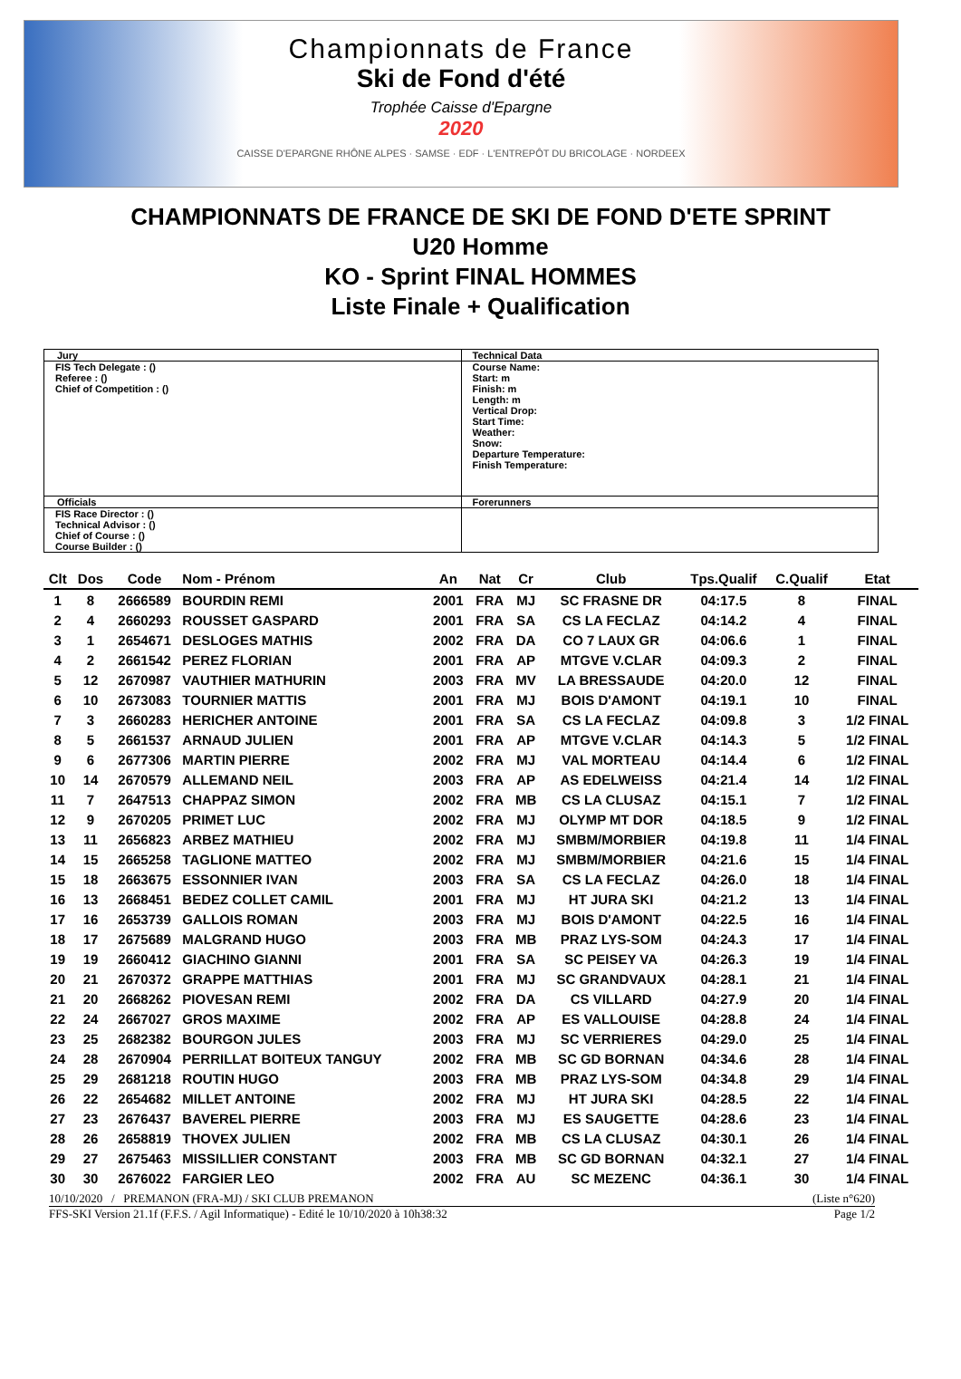Championnats de France
Ski de Fond d'été
Trophée Caisse d'Epargne
2020
CAISSE D'EPARGNE RHÔNE ALPES · SAMSE · EDF · L'ENTREPÔT DU BRICOLAGE · NORDEEX
CHAMPIONNATS DE FRANCE DE SKI DE FOND D'ETE SPRINT
U20 Homme
KO - Sprint FINAL HOMMES
Liste Finale + Qualification
| Jury | Technical Data |
| FIS Tech Delegate : () Referee : () Chief of Competition : () | Course Name: Start: m Finish: m Length: m Vertical Drop: Start Time: Weather: Snow: Departure Temperature: Finish Temperature: |
| Officials | Forerunners |
| FIS Race Director : () Technical Advisor : () Chief of Course : () Course Builder : () | |
| Clt | Dos | Code | Nom - Prénom | An | Nat | Cr | Club | Tps.Qualif | C.Qualif | Etat |
| --- | --- | --- | --- | --- | --- | --- | --- | --- | --- | --- |
| 1 | 8 | 2666589 | BOURDIN REMI | 2001 | FRA | MJ | SC FRASNE DR | 04:17.5 | 8 | FINAL |
| 2 | 4 | 2660293 | ROUSSET GASPARD | 2001 | FRA | SA | CS LA FECLAZ | 04:14.2 | 4 | FINAL |
| 3 | 1 | 2654671 | DESLOGES MATHIS | 2002 | FRA | DA | CO 7 LAUX GR | 04:06.6 | 1 | FINAL |
| 4 | 2 | 2661542 | PEREZ FLORIAN | 2001 | FRA | AP | MTGVE V.CLAR | 04:09.3 | 2 | FINAL |
| 5 | 12 | 2670987 | VAUTHIER MATHURIN | 2003 | FRA | MV | LA BRESSAUDE | 04:20.0 | 12 | FINAL |
| 6 | 10 | 2673083 | TOURNIER MATTIS | 2001 | FRA | MJ | BOIS D'AMONT | 04:19.1 | 10 | FINAL |
| 7 | 3 | 2660283 | HERICHER ANTOINE | 2001 | FRA | SA | CS LA FECLAZ | 04:09.8 | 3 | 1/2 FINAL |
| 8 | 5 | 2661537 | ARNAUD JULIEN | 2001 | FRA | AP | MTGVE V.CLAR | 04:14.3 | 5 | 1/2 FINAL |
| 9 | 6 | 2677306 | MARTIN PIERRE | 2002 | FRA | MJ | VAL MORTEAU | 04:14.4 | 6 | 1/2 FINAL |
| 10 | 14 | 2670579 | ALLEMAND NEIL | 2003 | FRA | AP | AS EDELWEISS | 04:21.4 | 14 | 1/2 FINAL |
| 11 | 7 | 2647513 | CHAPPAZ SIMON | 2002 | FRA | MB | CS LA CLUSAZ | 04:15.1 | 7 | 1/2 FINAL |
| 12 | 9 | 2670205 | PRIMET LUC | 2002 | FRA | MJ | OLYMP MT DOR | 04:18.5 | 9 | 1/2 FINAL |
| 13 | 11 | 2656823 | ARBEZ MATHIEU | 2002 | FRA | MJ | SMBM/MORBIER | 04:19.8 | 11 | 1/4 FINAL |
| 14 | 15 | 2665258 | TAGLIONE MATTEO | 2002 | FRA | MJ | SMBM/MORBIER | 04:21.6 | 15 | 1/4 FINAL |
| 15 | 18 | 2663675 | ESSONNIER IVAN | 2003 | FRA | SA | CS LA FECLAZ | 04:26.0 | 18 | 1/4 FINAL |
| 16 | 13 | 2668451 | BEDEZ COLLET CAMIL | 2001 | FRA | MJ | HT JURA SKI | 04:21.2 | 13 | 1/4 FINAL |
| 17 | 16 | 2653739 | GALLOIS ROMAN | 2003 | FRA | MJ | BOIS D'AMONT | 04:22.5 | 16 | 1/4 FINAL |
| 18 | 17 | 2675689 | MALGRAND HUGO | 2003 | FRA | MB | PRAZ LYS-SOM | 04:24.3 | 17 | 1/4 FINAL |
| 19 | 19 | 2660412 | GIACHINO GIANNI | 2001 | FRA | SA | SC PEISEY VA | 04:26.3 | 19 | 1/4 FINAL |
| 20 | 21 | 2670372 | GRAPPE MATTHIAS | 2001 | FRA | MJ | SC GRANDVAUX | 04:28.1 | 21 | 1/4 FINAL |
| 21 | 20 | 2668262 | PIOVESAN REMI | 2002 | FRA | DA | CS VILLARD | 04:27.9 | 20 | 1/4 FINAL |
| 22 | 24 | 2667027 | GROS MAXIME | 2002 | FRA | AP | ES VALLOUISE | 04:28.8 | 24 | 1/4 FINAL |
| 23 | 25 | 2682382 | BOURGON JULES | 2003 | FRA | MJ | SC VERRIERES | 04:29.0 | 25 | 1/4 FINAL |
| 24 | 28 | 2670904 | PERRILLAT BOITEUX TANGUY | 2002 | FRA | MB | SC GD BORNAN | 04:34.6 | 28 | 1/4 FINAL |
| 25 | 29 | 2681218 | ROUTIN HUGO | 2003 | FRA | MB | PRAZ LYS-SOM | 04:34.8 | 29 | 1/4 FINAL |
| 26 | 22 | 2654682 | MILLET ANTOINE | 2002 | FRA | MJ | HT JURA SKI | 04:28.5 | 22 | 1/4 FINAL |
| 27 | 23 | 2676437 | BAVEREL PIERRE | 2003 | FRA | MJ | ES SAUGETTE | 04:28.6 | 23 | 1/4 FINAL |
| 28 | 26 | 2658819 | THOVEX JULIEN | 2002 | FRA | MB | CS LA CLUSAZ | 04:30.1 | 26 | 1/4 FINAL |
| 29 | 27 | 2675463 | MISSILLIER CONSTANT | 2003 | FRA | MB | SC GD BORNAN | 04:32.1 | 27 | 1/4 FINAL |
| 30 | 30 | 2676022 | FARGIER LEO | 2002 | FRA | AU | SC MEZENC | 04:36.1 | 30 | 1/4 FINAL |
10/10/2020 / PREMANON (FRA-MJ) / SKI CLUB PREMANON (Liste n°620)
FFS-SKI Version 21.1f (F.F.S. / Agil Informatique) - Edité le 10/10/2020 à 10h38:32 Page 1/2